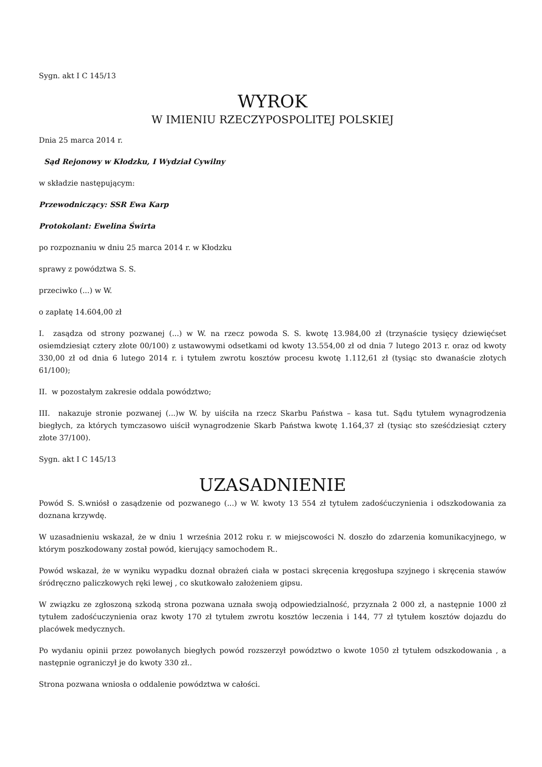Sygn. akt I C 145/13
WYROK
W IMIENIU RZECZYPOSPOLITEJ POLSKIEJ
Dnia 25 marca 2014 r.
Sąd Rejonowy w Kłodzku, I Wydział Cywilny
w składzie następującym:
Przewodniczący: SSR Ewa Karp
Protokolant: Ewelina Świrta
po rozpoznaniu w dniu 25 marca 2014 r. w Kłodzku
sprawy z powództwa S. S.
przeciwko (...) w W.
o zapłatę 14.604,00 zł
I. zasądza od strony pozwanej (...) w W. na rzecz powoda S. S. kwotę 13.984,00 zł (trzynaście tysięcy dziewięćset osiemdziesiąt cztery złote 00/100) z ustawowymi odsetkami od kwoty 13.554,00 zł od dnia 7 lutego 2013 r. oraz od kwoty 330,00 zł od dnia 6 lutego 2014 r. i tytułem zwrotu kosztów procesu kwotę 1.112,61 zł (tysiąc sto dwanaście złotych 61/100);
II. w pozostałym zakresie oddala powództwo;
III. nakazuje stronie pozwanej (...)w W. by uiściła na rzecz Skarbu Państwa – kasa tut. Sądu tytułem wynagrodzenia biegłych, za których tymczasowo uiścił wynagrodzenie Skarb Państwa kwotę 1.164,37 zł (tysiąc sto sześćdziesiąt cztery złote 37/100).
Sygn. akt I C 145/13
UZASADNIENIE
Powód S. S.wniósł o zasądzenie od pozwanego (...) w W. kwoty 13 554 zł tytułem zadośćuczynienia i odszkodowania za doznana krzywdę.
W uzasadnieniu wskazał, że w dniu 1 września 2012 roku r. w miejscowości N. doszło do zdarzenia komunikacyjnego, w którym poszkodowany został powód, kierujący samochodem R..
Powód wskazał, że w wyniku wypadku doznał obrażeń ciała w postaci skręcenia kręgosłupa szyjnego i skręcenia stawów śródręczno paliczkowych ręki lewej , co skutkowało założeniem gipsu.
W związku ze zgłoszoną szkodą strona pozwana uznała swoją odpowiedzialność, przyznała 2 000 zł, a następnie 1000 zł tytułem zadośćuczynienia oraz kwoty 170 zł tytułem zwrotu kosztów leczenia i 144, 77 zł tytułem kosztów dojazdu do placówek medycznych.
Po wydaniu opinii przez powołanych biegłych powód rozszerzył powództwo o kwote 1050 zł tytułem odszkodowania , a następnie ograniczył je do kwoty 330 zł..
Strona pozwana wniosła o oddalenie powództwa w całości.